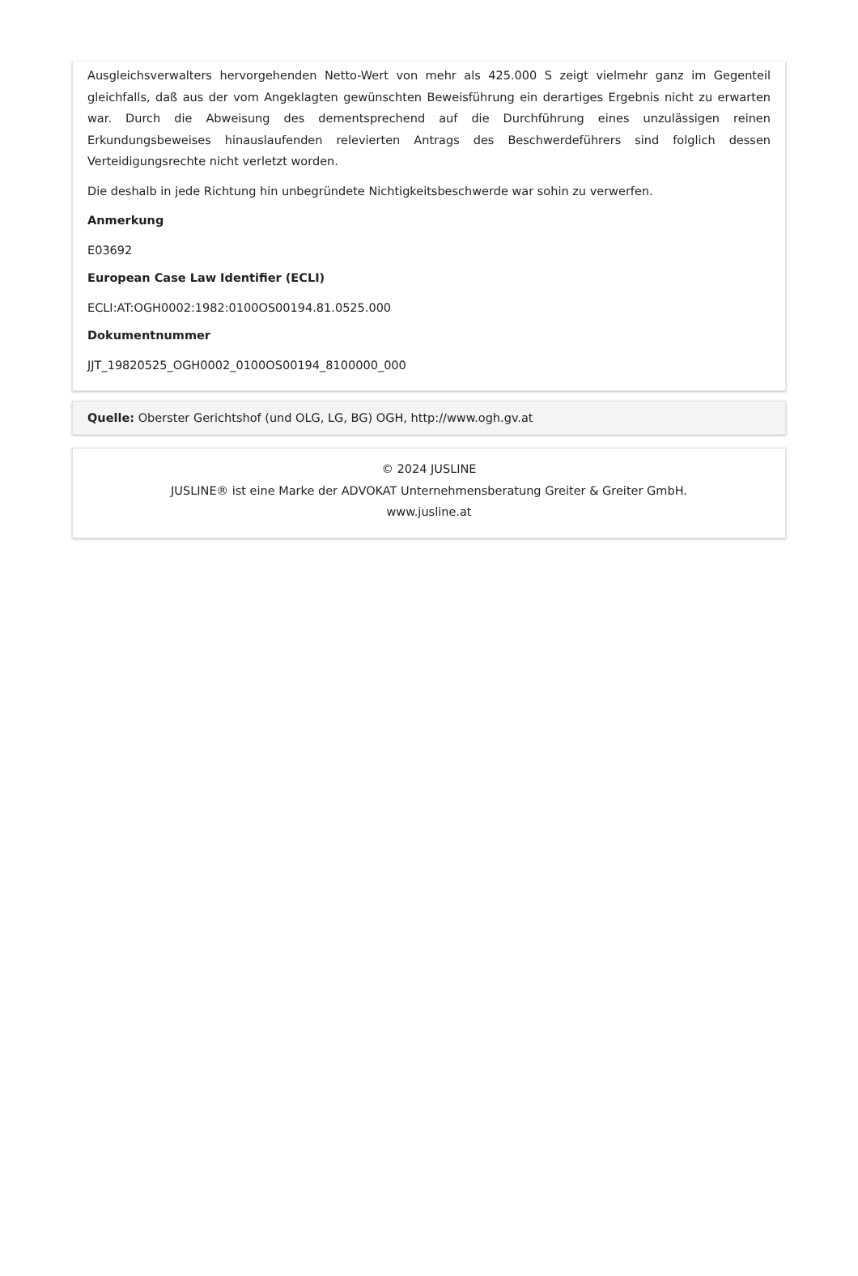Ausgleichsverwalters hervorgehenden Netto-Wert von mehr als 425.000 S zeigt vielmehr ganz im Gegenteil gleichfalls, daß aus der vom Angeklagten gewünschten Beweisführung ein derartiges Ergebnis nicht zu erwarten war. Durch die Abweisung des dementsprechend auf die Durchführung eines unzulässigen reinen Erkundungsbeweises hinauslaufenden relevierten Antrags des Beschwerdeführers sind folglich dessen Verteidigungsrechte nicht verletzt worden.
Die deshalb in jede Richtung hin unbegründete Nichtigkeitsbeschwerde war sohin zu verwerfen.
Anmerkung
E03692
European Case Law Identifier (ECLI)
ECLI:AT:OGH0002:1982:0100OS00194.81.0525.000
Dokumentnummer
JJT_19820525_OGH0002_0100OS00194_8100000_000
Quelle: Oberster Gerichtshof (und OLG, LG, BG) OGH, http://www.ogh.gv.at
© 2024 JUSLINE
JUSLINE® ist eine Marke der ADVOKAT Unternehmensberatung Greiter & Greiter GmbH.
www.jusline.at